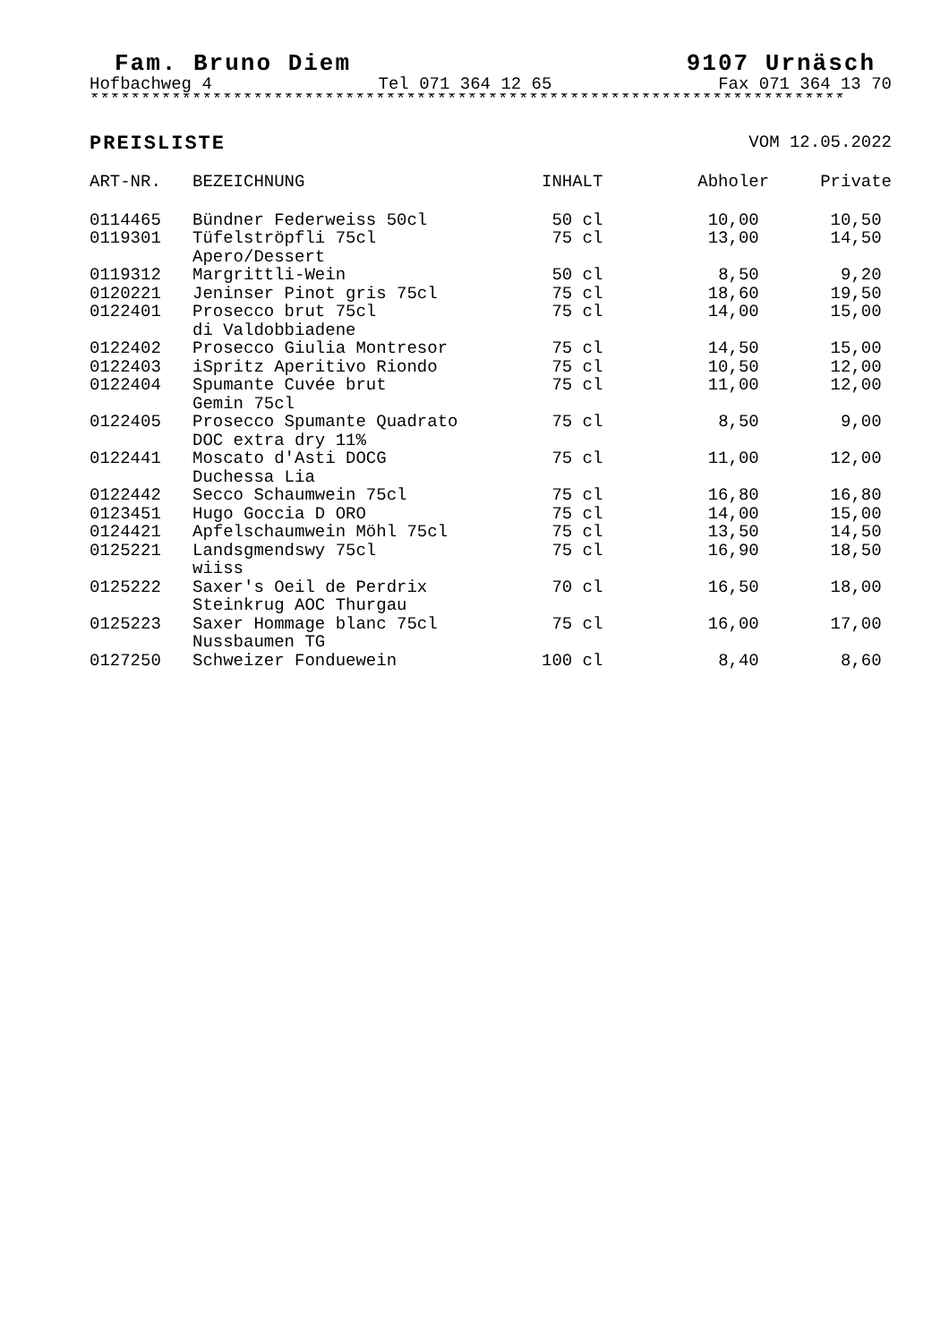Fam. Bruno Diem 9107 Urnäsch
Hofbachweg 4 Tel 071 364 12 65 Fax 071 364 13 70
**************************************************************************
PREISLISTE VOM 12.05.2022
| ART-NR. | BEZEICHNUNG | INHALT | Abholer | Private |
| --- | --- | --- | --- | --- |
| 0114465 | Bündner Federweiss 50cl | 50 cl | 10,00 | 10,50 |
| 0119301 | Tüfelströpfli 75cl Apero/Dessert | 75 cl | 13,00 | 14,50 |
| 0119312 | Margrittli-Wein | 50 cl | 8,50 | 9,20 |
| 0120221 | Jeninser Pinot gris 75cl | 75 cl | 18,60 | 19,50 |
| 0122401 | Prosecco brut 75cl di Valdobbiadene | 75 cl | 14,00 | 15,00 |
| 0122402 | Prosecco Giulia Montresor | 75 cl | 14,50 | 15,00 |
| 0122403 | iSpritz Aperitivo Riondo | 75 cl | 10,50 | 12,00 |
| 0122404 | Spumante Cuvée brut Gemin 75cl | 75 cl | 11,00 | 12,00 |
| 0122405 | Prosecco Spumante Quadrato DOC extra dry 11% | 75 cl | 8,50 | 9,00 |
| 0122441 | Moscato d'Asti DOCG Duchessa Lia | 75 cl | 11,00 | 12,00 |
| 0122442 | Secco Schaumwein 75cl | 75 cl | 16,80 | 16,80 |
| 0123451 | Hugo Goccia D ORO | 75 cl | 14,00 | 15,00 |
| 0124421 | Apfelschaumwein Möhl 75cl | 75 cl | 13,50 | 14,50 |
| 0125221 | Landsgmendswy 75cl wiiss | 75 cl | 16,90 | 18,50 |
| 0125222 | Saxer's Oeil de Perdrix Steinkrug AOC Thurgau | 70 cl | 16,50 | 18,00 |
| 0125223 | Saxer Hommage blanc 75cl Nussbaumen TG | 75 cl | 16,00 | 17,00 |
| 0127250 | Schweizer Fonduewein | 100 cl | 8,40 | 8,60 |